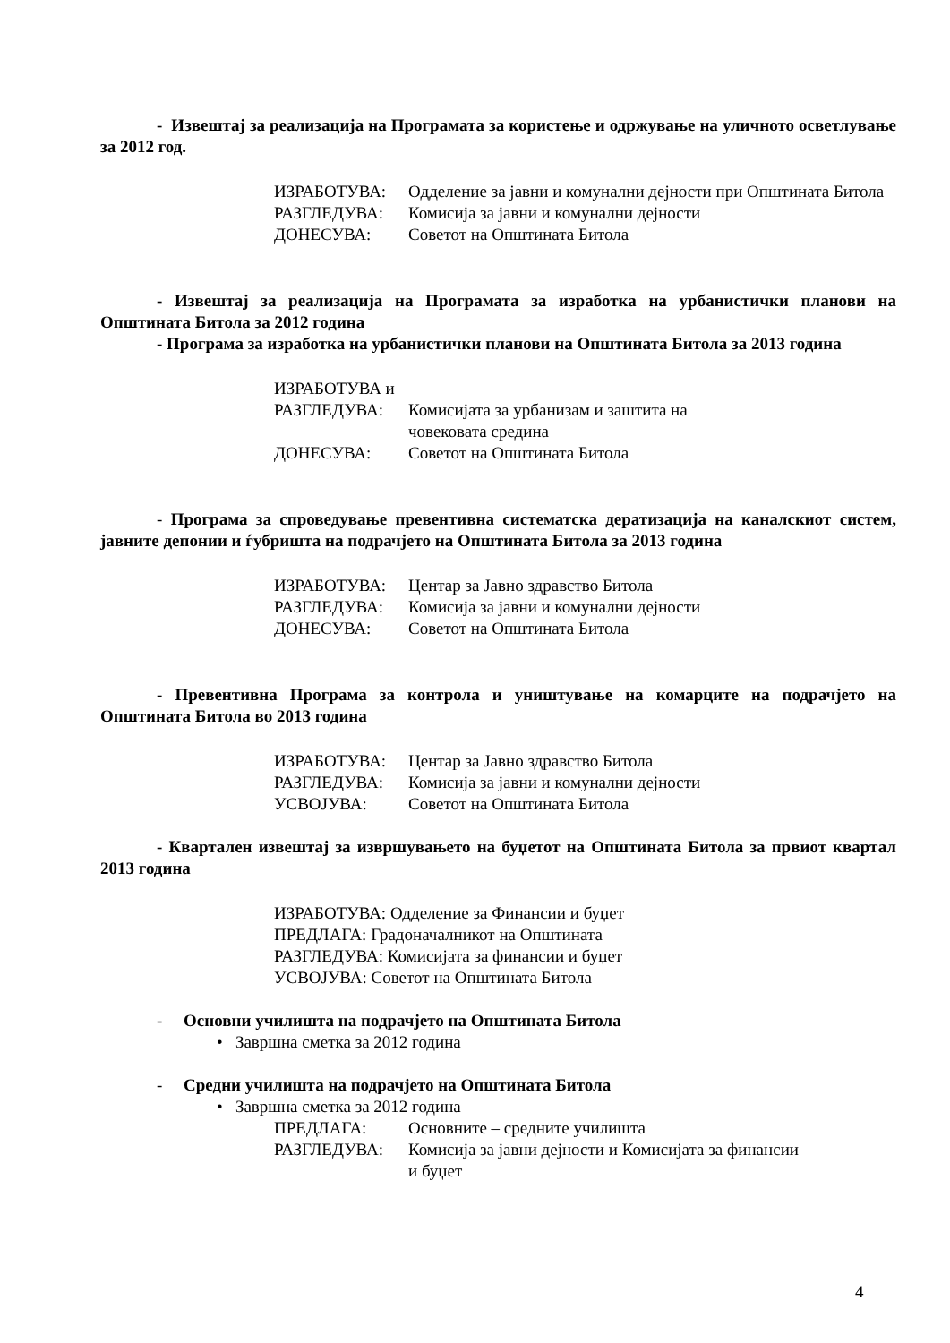- Извештај за реализација на Програмата за користење и одржување на уличното осветлување за 2012 год.
ИЗРАБОТУВА: Одделение за јавни и комунални дејности при Општината Битола
РАЗГЛЕДУВА: Комисија за јавни и комунални дејности
ДОНЕСУВА: Советот на Општината Битола
- Извештај за реализација на Програмата за изработка на урбанистички планови на Општината Битола за 2012 година
- Програма за изработка на урбанистички планови на Општината Битола за 2013 година
ИЗРАБОТУВА и
РАЗГЛЕДУВА: Комисијата за урбанизам и заштита на
човековата средина
ДОНЕСУВА: Советот на Општината Битола
- Програма за спроведување превентивна систематска дератизација на каналскиот систем, јавните депонии и ѓубришта на подрачјето на Општината Битола за 2013 година
ИЗРАБОТУВА: Центар за Јавно здравство Битола
РАЗГЛЕДУВА: Комисија за јавни и комунални дејности
ДОНЕСУВА: Советот на Општината Битола
- Превентивна Програма за контрола и уништување на комарците на подрачјето на Општината Битола во 2013 година
ИЗРАБОТУВА: Центар за Јавно здравство Битола
РАЗГЛЕДУВА: Комисија за јавни и комунални дејности
УСВОЈУВА: Советот на Општината Битола
- Квартален извештај за извршувањето на буџетот на Општината Битола за првиот квартал 2013 година
ИЗРАБОТУВА: Одделение за Финансии и буџет
ПРЕДЛАГА: Градоначалникот на Општината
РАЗГЛЕДУВА: Комисијата за финансии и буџет
УСВОЈУВА: Советот на Општината Битола
- Основни училишта на подрачјето на Општината Битола
• Завршна сметка за 2012 година
- Средни училишта на подрачјето на Општината Битола
• Завршна сметка за 2012 година
ПРЕДЛАГА: Основните – средните училишта
РАЗГЛЕДУВА: Комисија за јавни дејности и Комисијата за финансии
и буџет
4